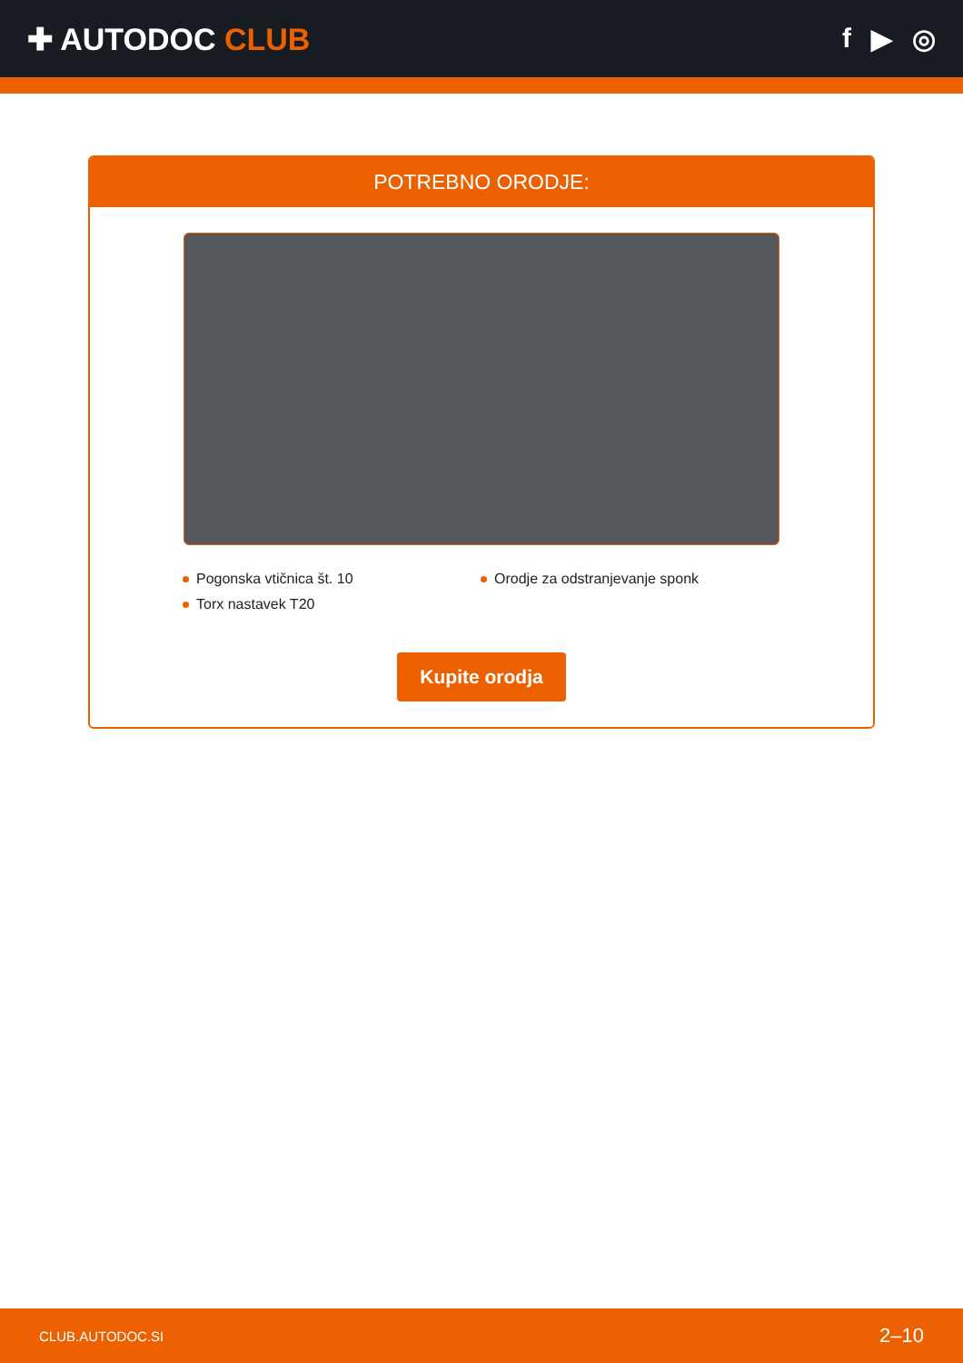✚ AUTODOC CLUB f ▶ ◎
POTREBNO ORODJE:
Pogonska vtičnica št. 10
Orodje za odstranjevanje sponk
Torx nastavek T20
Kupite orodja
CLUB.AUTODOC.SI 2–10